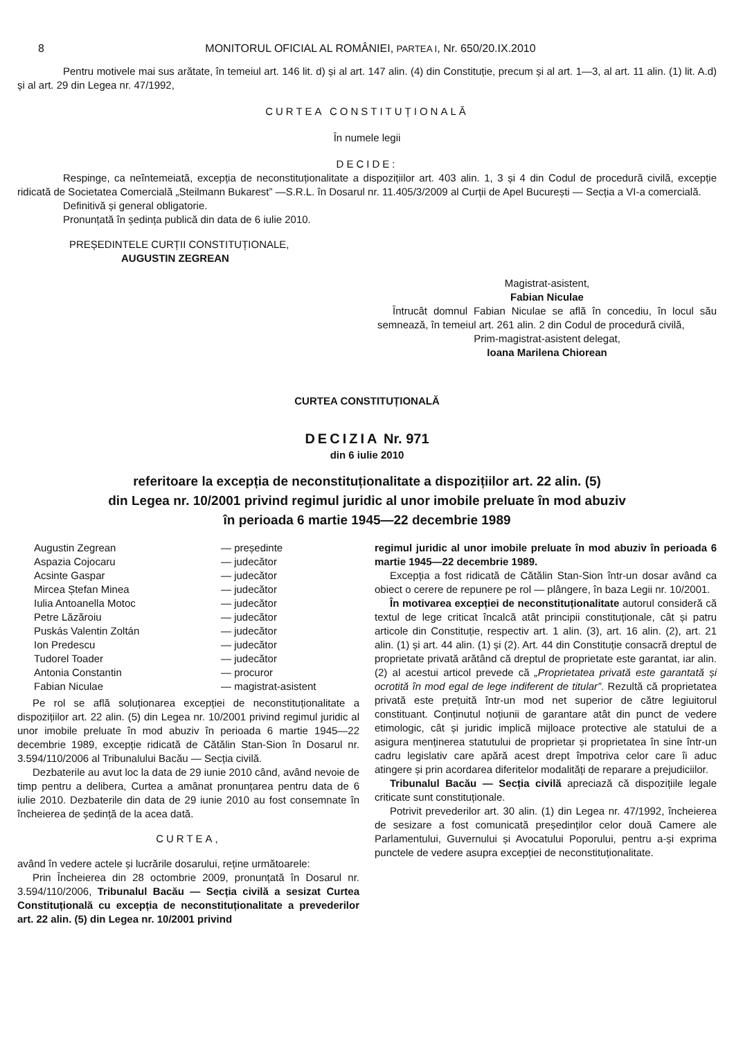8 MONITORUL OFICIAL AL ROMÂNIEI, PARTEA I, Nr. 650/20.IX.2010
Pentru motivele mai sus arătate, în temeiul art. 146 lit. d) și al art. 147 alin. (4) din Constituție, precum și al art. 1—3, al art. 11 alin. (1) lit. A.d) și al art. 29 din Legea nr. 47/1992,
CURTEA CONSTITUȚIONALĂ
În numele legii
DECIDE:
Respinge, ca neîntemeiată, excepția de neconstituționalitate a dispozițiilor art. 403 alin. 1, 3 și 4 din Codul de procedură civilă, excepție ridicată de Societatea Comercială „Steilmann Bukarest” —S.R.L. în Dosarul nr. 11.405/3/2009 al Curții de Apel București — Secția a VI-a comercială.
Definitivă și general obligatorie.
Pronunțată în ședința publică din data de 6 iulie 2010.
PREȘEDINTELE CURȚII CONSTITUȚIONALE,
AUGUSTIN ZEGREAN
Magistrat-asistent,
Fabian Niculae
Întrucât domnul Fabian Niculae se află în concediu, în locul său semnează, în temeiul art. 261 alin. 2 din Codul de procedură civilă,
Prim-magistrat-asistent delegat,
Ioana Marilena Chiorean
CURTEA CONSTITUȚIONALĂ
DECIZIA Nr. 971
din 6 iulie 2010
referitoare la excepția de neconstituționalitate a dispozițiilor art. 22 alin. (5)
din Legea nr. 10/2001 privind regimul juridic al unor imobile preluate în mod abuziv
în perioada 6 martie 1945—22 decembrie 1989
Augustin Zegrean — președinte
Aspazia Cojocaru — judecător
Acsinte Gaspar — judecător
Mircea Ștefan Minea — judecător
Iulia Antoanella Motoc — judecător
Petre Lăzăroiu — judecător
Puskás Valentin Zoltán — judecător
Ion Predescu — judecător
Tudorel Toader — judecător
Antonia Constantin — procuror
Fabian Niculae — magistrat-asistent
Pe rol se află soluționarea excepției de neconstituționalitate a dispozițiilor art. 22 alin. (5) din Legea nr. 10/2001 privind regimul juridic al unor imobile preluate în mod abuziv în perioada 6 martie 1945—22 decembrie 1989, excepție ridicată de Cătălin Stan-Sion în Dosarul nr. 3.594/110/2006 al Tribunalului Bacău — Secția civilă.
Dezbaterile au avut loc la data de 29 iunie 2010 când, având nevoie de timp pentru a delibera, Curtea a amânat pronunțarea pentru data de 6 iulie 2010. Dezbaterile din data de 29 iunie 2010 au fost consemnate în încheierea de ședință de la acea dată.
CURTEA,
având în vedere actele și lucrările dosarului, reține următoarele:
Prin Încheierea din 28 octombrie 2009, pronunțată în Dosarul nr. 3.594/110/2006, Tribunalul Bacău — Secția civilă a sesizat Curtea Constituțională cu excepția de neconstituționalitate a prevederilor art. 22 alin. (5) din Legea nr. 10/2001 privind
regimul juridic al unor imobile preluate în mod abuziv în perioada 6 martie 1945—22 decembrie 1989.
Excepția a fost ridicată de Cătălin Stan-Sion într-un dosar având ca obiect o cerere de repunere pe rol — plângere, în baza Legii nr. 10/2001.
În motivarea excepției de neconstituționalitate autorul consideră că textul de lege criticat încalcă atât principii constituționale, cât și patru articole din Constituție, respectiv art. 1 alin. (3), art. 16 alin. (2), art. 21 alin. (1) și art. 44 alin. (1) și (2). Art. 44 din Constituție consacră dreptul de proprietate privată arătând că dreptul de proprietate este garantat, iar alin. (2) al acestui articol prevede că „Proprietatea privată este garantată și ocrotită în mod egal de lege indiferent de titular”. Rezultă că proprietatea privată este prețuită într-un mod net superior de către legiuitorul constituant. Conținutul noțiunii de garantare atât din punct de vedere etimologic, cât și juridic implică mijloace protective ale statului de a asigura menținerea statutului de proprietar și proprietatea în sine într-un cadru legislativ care apără acest drept împotriva celor care îi aduc atingere și prin acordarea diferitelor modalități de reparare a prejudiciilor.
Tribunalul Bacău — Secția civilă apreciază că dispozițiile legale criticate sunt constituționale.
Potrivit prevederilor art. 30 alin. (1) din Legea nr. 47/1992, încheierea de sesizare a fost comunicată președinților celor două Camere ale Parlamentului, Guvernului și Avocatului Poporului, pentru a-și exprima punctele de vedere asupra excepției de neconstituționalitate.